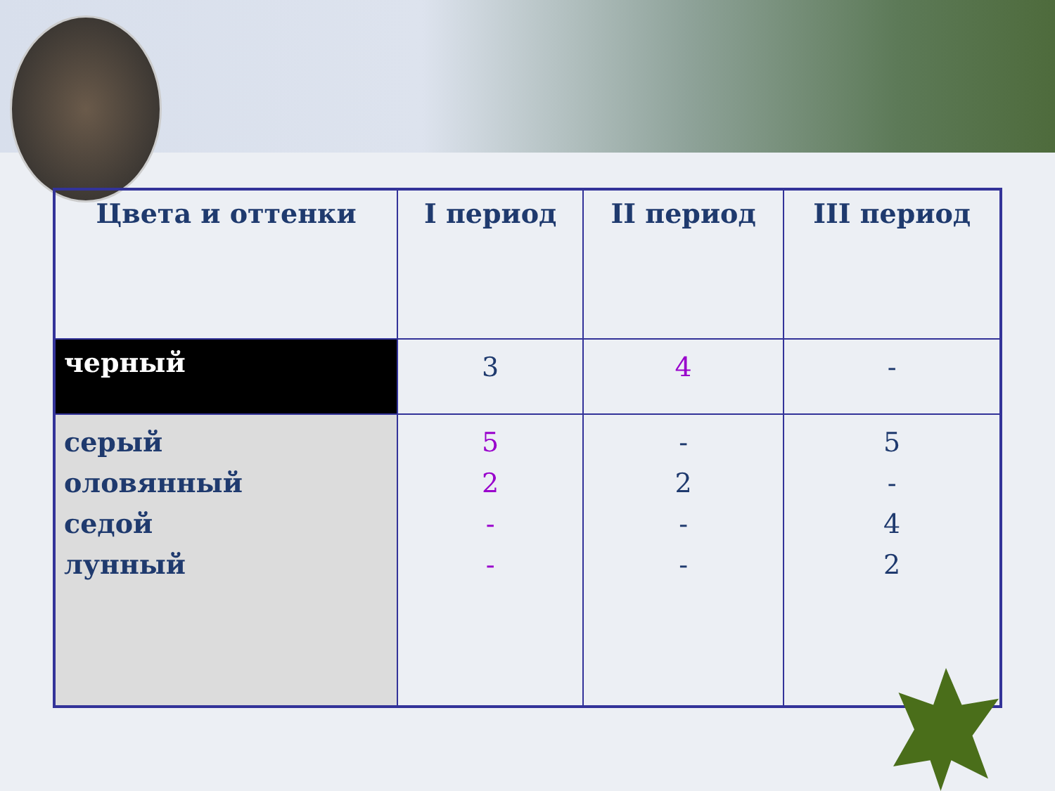| Цвета и оттенки | I период | II период | III период |
| --- | --- | --- | --- |
| черный | 3 | 4 | - |
| серый оловянный седой лунный | 5 2 - - | - 2 - - | 5 - 4 2 |